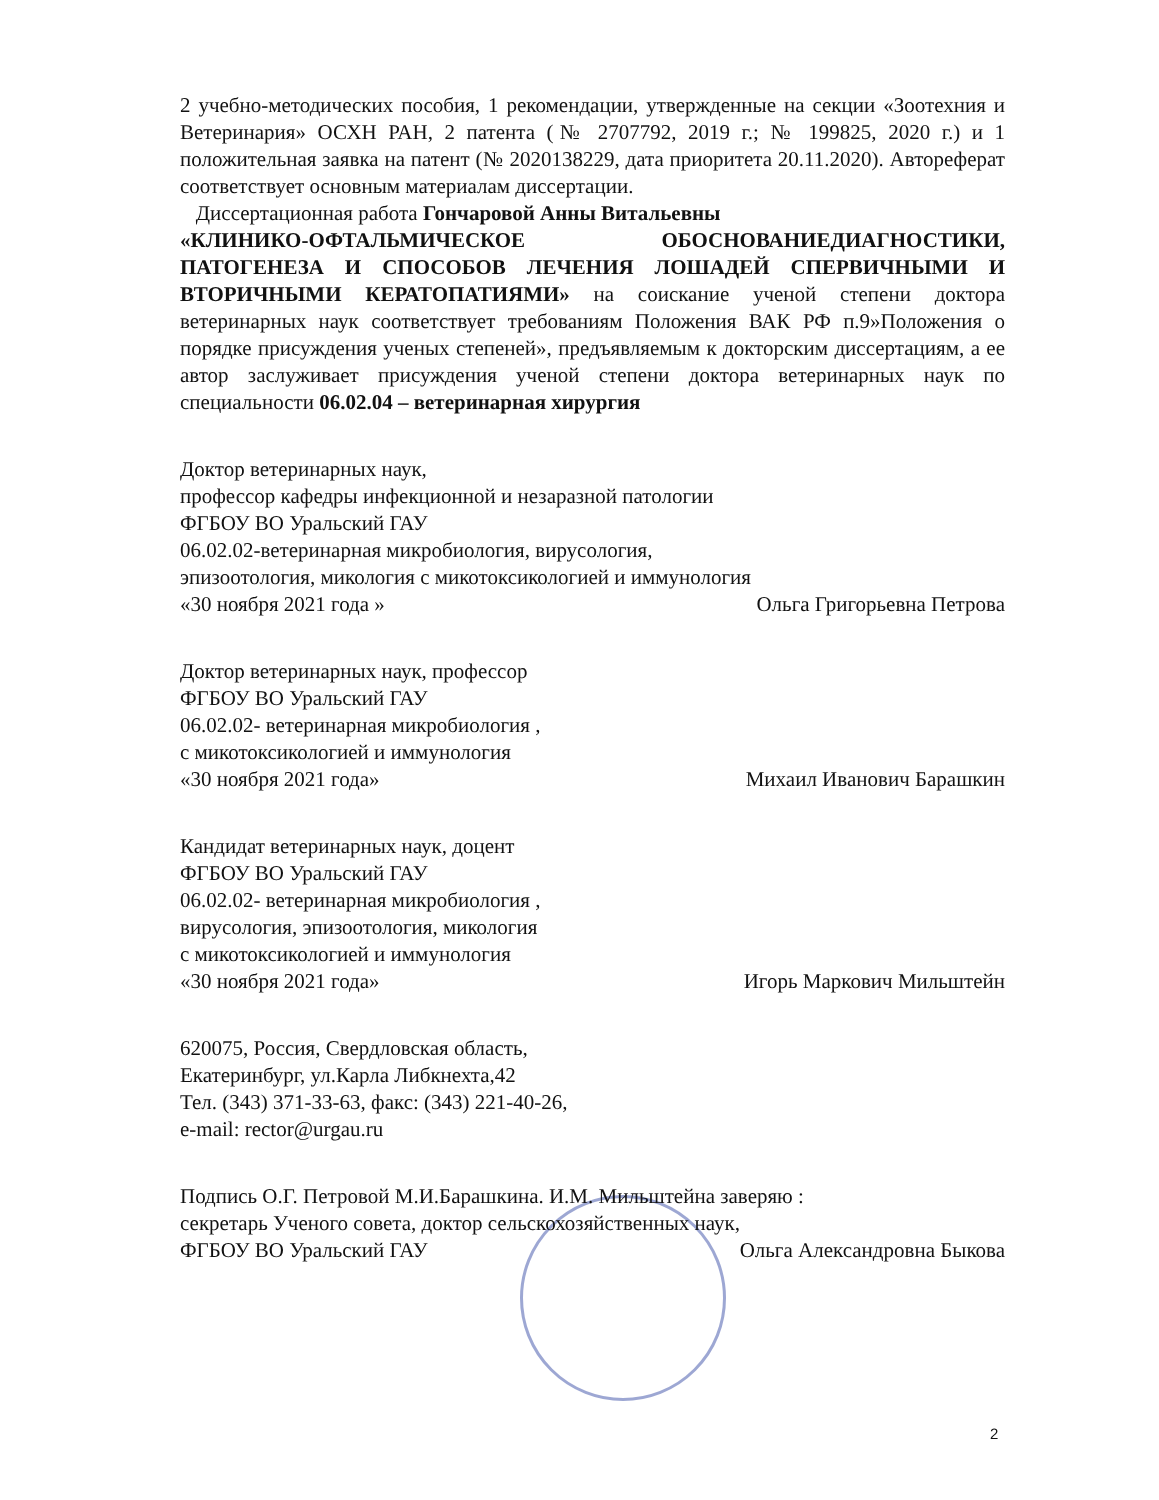2 учебно-методических пособия, 1 рекомендации, утвержденные на секции «Зоотехния и Ветеринария» ОСХН РАН, 2 патента (№ 2707792, 2019 г.; № 199825, 2020 г.) и 1 положительная заявка на патент (№ 2020138229, дата приоритета 20.11.2020). Автореферат соответствует основным материалам диссертации.
Диссертационная работа Гончаровой Анны Витальевны
«КЛИНИКО-ОФТАЛЬМИЧЕСКОЕ ОБОСНОВАНИЕДИАГНОСТИКИ, ПАТОГЕНЕЗА И СПОСОБОВ ЛЕЧЕНИЯ ЛОШАДЕЙ СПЕРВИЧНЫМИ И ВТОРИЧНЫМИ КЕРАТОПАТИЯМИ» на соискание ученой степени доктора ветеринарных наук соответствует требованиям Положения ВАК РФ п.9»Положения о порядке присуждения ученых степеней», предъявляемым к докторским диссертациям, а ее автор заслуживает присуждения ученой степени доктора ветеринарных наук по специальности 06.02.04 – ветеринарная хирургия
Доктор ветеринарных наук,
профессор кафедры инфекционной и незаразной патологии
ФГБОУ ВО Уральский ГАУ
06.02.02-ветеринарная микробиология, вирусология,
эпизоотология, микология с микотоксикологией и иммунология
«30 ноября 2021 года » Ольга Григорьевна Петрова
Доктор ветеринарных наук, профессор
ФГБОУ ВО Уральский ГАУ
06.02.02- ветеринарная микробиология ,
с микотоксикологией и иммунология
«30 ноября 2021 года» Михаил Иванович Барашкин
Кандидат ветеринарных наук, доцент
ФГБОУ ВО Уральский ГАУ
06.02.02- ветеринарная микробиология ,
вирусология, эпизоотология, микология
с микотоксикологией и иммунология
«30 ноября 2021 года» Игорь Маркович Мильштейн
620075, Россия, Свердловская область,
Екатеринбург, ул.Карла Либкнехта,42
Тел. (343) 371-33-63, факс: (343) 221-40-26,
e-mail: rector@urgau.ru
Подпись О.Г. Петровой М.И.Барашкина. И.М. Мильштейна заверяю :
секретарь Ученого совета, доктор сельскохозяйственных наук,
ФГБОУ ВО Уральский ГАУ Ольга Александровна Быкова
2